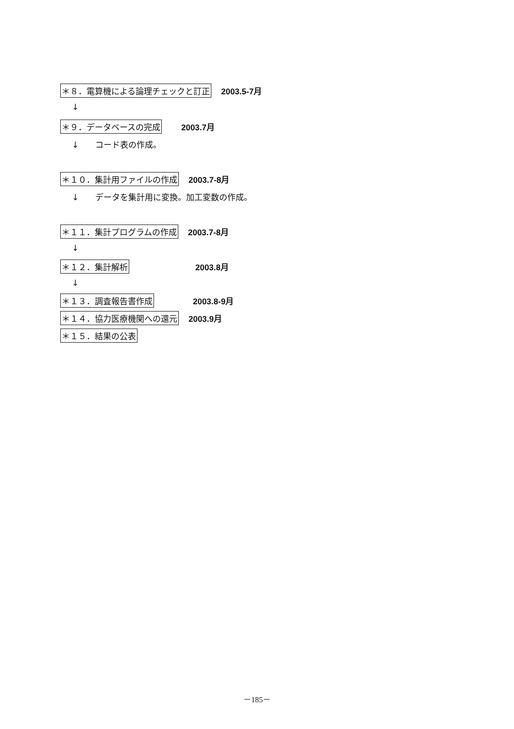＊８．電算機による論理チェックと訂正 2003.5-7月
↓
＊９．データベースの完成 2003.7月
↓　　コード表の作成。
＊１０．集計用ファイルの作成 2003.7-8月
↓　　データを集計用に変換。加工変数の作成。
＊１１．集計プログラムの作成 2003.7-8月
↓
＊１２．集計解析 2003.8月
↓
＊１３．調査報告書作成 2003.8-9月
＊１４．協力医療機関への還元 2003.9月
＊１５．結果の公表
－185－